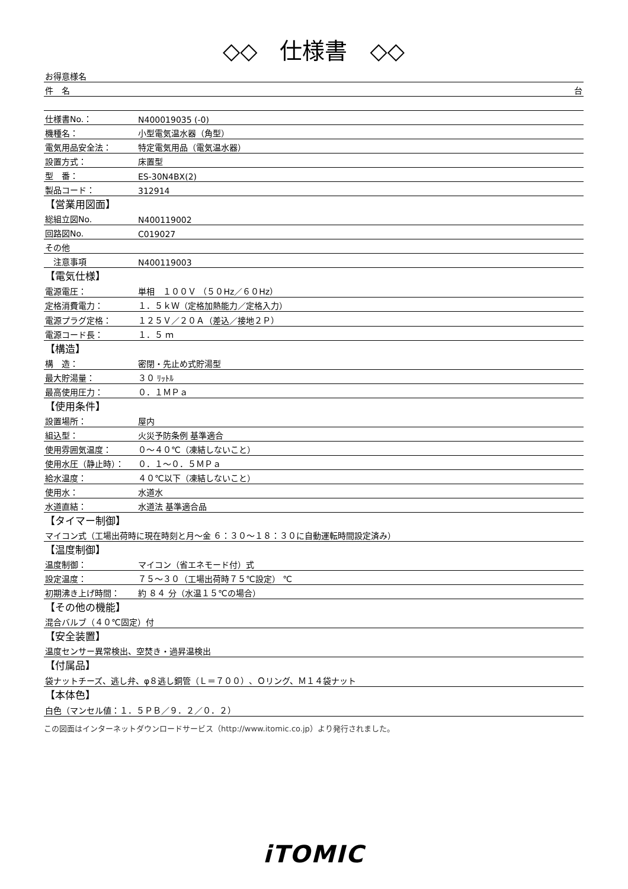◇◇　仕様書　◇◇
| お得意様名 | |
| 件 名 | 台 |
| 仕様書No.： | N400019035 (-0) |
| 機種名： | 小型電気温水器（角型） |
| 電気用品安全法： | 特定電気用品（電気温水器） |
| 設置方式： | 床置型 |
| 型 番： | ES-30N4BX(2) |
| 製品コード： | 312914 |
| 【営業用図面】 | |
| 総組立図No. | N400119002 |
| 回路図No. | C019027 |
| その他 | |
| 注意事項 | N400119003 |
| 【電気仕様】 | |
| 電源電圧： | 単相 １００Ｖ （５０Hz／６０Hz） |
| 定格消費電力： | １．５ｋＷ（定格加熱能力／定格入力） |
| 電源プラグ定格： | １２５Ｖ／２０Ａ（差込／接地２Ｐ） |
| 電源コード長： | １．５ ｍ |
| 【構造】 | |
| 構 造： | 密閉・先止め式貯湯型 |
| 最大貯湯量： | ３０ ﾘｯﾄﾙ |
| 最高使用圧力： | ０．１ＭＰａ |
| 【使用条件】 | |
| 設置場所： | 屋内 |
| 組込型： | 火災予防条例 基準適合 |
| 使用雰囲気温度： | ０～４０℃（凍結しないこと） |
| 使用水圧（静止時）： | ０．１～０．５ＭＰａ |
| 給水温度： | ４０℃以下（凍結しないこと） |
| 使用水： | 水道水 |
| 水道直結： | 水道法 基準適合品 |
| 【タイマー制御】 | |
| マイコン式（工場出荷時に現在時刻と月～金 ６：３０～１８：３０に自動運転時間設定済み） | |
| 【温度制御】 | |
| 温度制御： | マイコン（省エネモード付）式 |
| 設定温度： | ７５～３０（工場出荷時７５℃設定） ℃ |
| 初期沸き上げ時間： | 約 ８４ 分（水温１５℃の場合） |
| 【その他の機能】 | |
| 混合バルブ（４０℃固定）付 | |
| 【安全装置】 | |
| 温度センサー異常検出、空焚き・過昇温検出 | |
| 【付属品】 | |
| 袋ナットチーズ、逃し弁、φ８逃し銅管（Ｌ＝７００）、Ｏリング、Ｍ１４袋ナット | |
| 【本体色】 | |
| 白色（マンセル値：１．５ＰＢ／９．２／０．２） | |
この図面はインターネットダウンロードサービス（http://www.itomic.co.jp）より発行されました。
iTOMIC